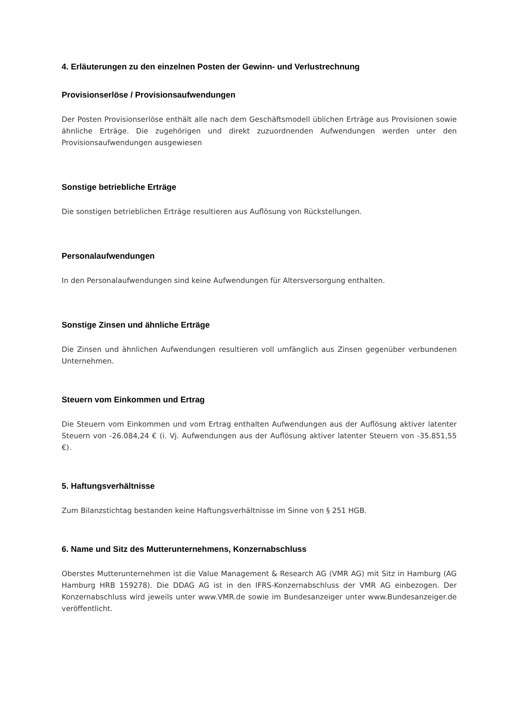4. Erläuterungen zu den einzelnen Posten der Gewinn- und Verlustrechnung
Provisionserlöse / Provisionsaufwendungen
Der Posten Provisionserlöse enthält alle nach dem Geschäftsmodell üblichen Erträge aus Provisionen sowie ähnliche Erträge. Die zugehörigen und direkt zuzuordnenden Aufwendungen werden unter den Provisionsaufwendungen ausgewiesen
Sonstige betriebliche Erträge
Die sonstigen betrieblichen Erträge resultieren aus Auflösung von Rückstellungen.
Personalaufwendungen
In den Personalaufwendungen sind keine Aufwendungen für Altersversorgung enthalten.
Sonstige Zinsen und ähnliche Erträge
Die Zinsen und ähnlichen Aufwendungen resultieren voll umfänglich aus Zinsen gegenüber verbundenen Unternehmen.
Steuern vom Einkommen und Ertrag
Die Steuern vom Einkommen und vom Ertrag enthalten Aufwendungen aus der Auflösung aktiver latenter Steuern von -26.084,24 € (i. Vj. Aufwendungen aus der Auflösung aktiver latenter Steuern von -35.851,55 €).
5. Haftungsverhältnisse
Zum Bilanzstichtag bestanden keine Haftungsverhältnisse im Sinne von § 251 HGB.
6. Name und Sitz des Mutterunternehmens, Konzernabschluss
Oberstes Mutterunternehmen ist die Value Management & Research AG (VMR AG) mit Sitz in Hamburg (AG Hamburg HRB 159278). Die DDAG AG ist in den IFRS-Konzernabschluss der VMR AG einbezogen. Der Konzernabschluss wird jeweils unter www.VMR.de sowie im Bundesanzeiger unter www.Bundesanzeiger.de veröffentlicht.